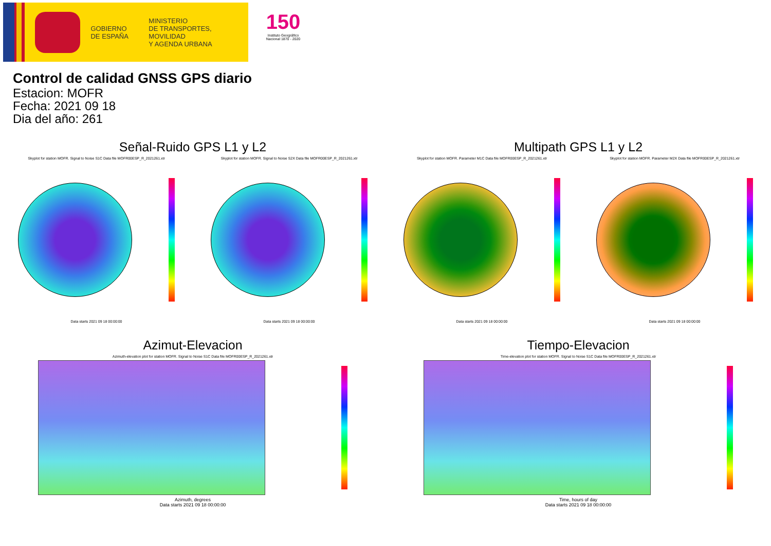GOBIERNO
DE ESPAÑA
MINISTERIO
DE TRANSPORTES, MOVILIDAD
Y AGENDA URBANA
150
Instituto Geográfico Nacional 1870 - 2020
Control de calidad GNSS GPS diario
Estacion: MOFR
Fecha: 2021 09 18
Dia del año: 261
Señal-Ruido GPS L1 y L2
Skyplot for station MOFR. Signal to Noise S1C Data file MOFR00ESP_R_2021261.xtr Skyplot for station MOFR. Signal to Noise S2X Data file MOFR00ESP_R_2021261.xtr
Data starts 2021 09 18 00:00:00 Data starts 2021 09 18 00:00:00
Multipath GPS L1 y L2
Skyplot for station MOFR. Parameter M1C Data file MOFR00ESP_R_2021261.xtr Skyplot for station MOFR. Parameter M2X Data file MOFR00ESP_R_2021261.xtr
Data starts 2021 09 18 00:00:00 Data starts 2021 09 18 00:00:00
Azimut-Elevacion
Azimuth-elevation plot for station MOFR. Signal to Noise S1C Data file MOFR00ESP_R_2021261.xtr
Azimuth, degrees
Data starts 2021 09 18 00:00:00
Tiempo-Elevacion
Time-elevation plot for station MOFR. Signal to Noise S1C Data file MOFR00ESP_R_2021261.xtr
Time, hours of day
Data starts 2021 09 18 00:00:00